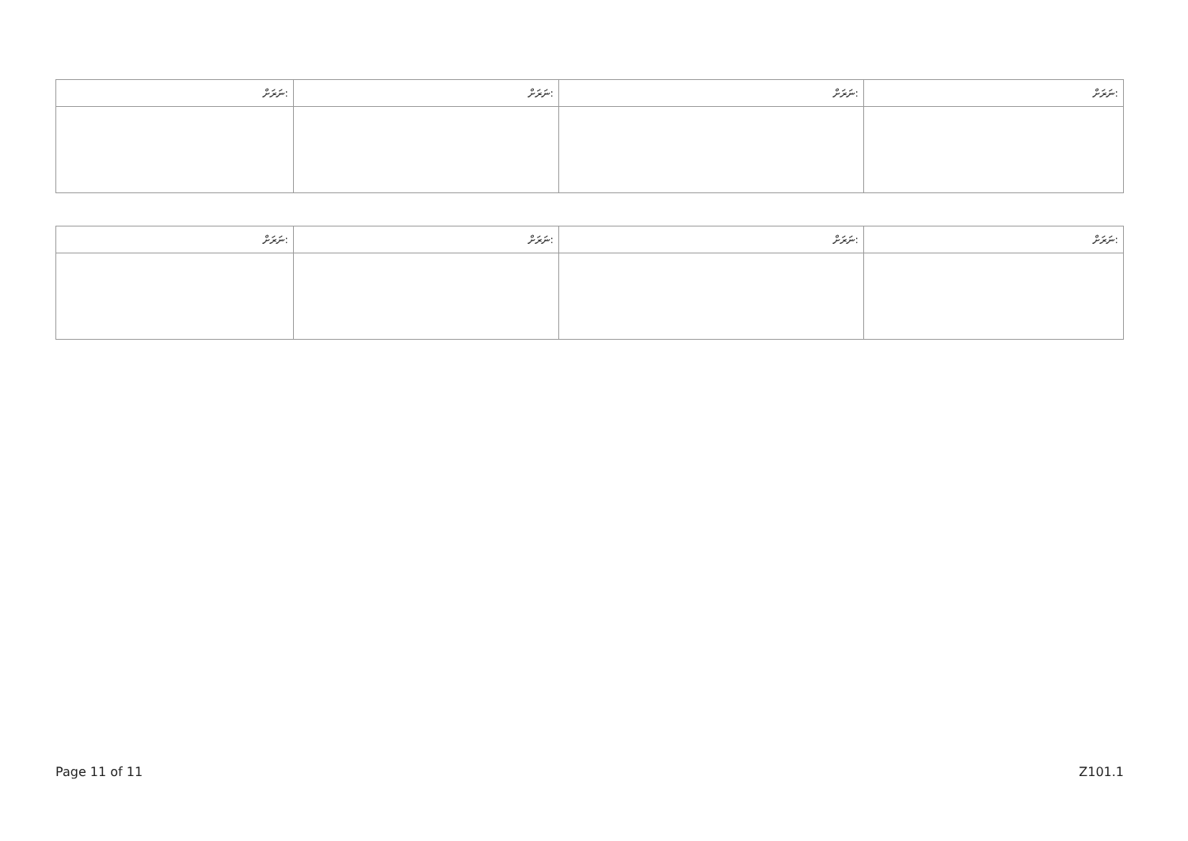| ނަރަށް: | ނަރަށް: | ނަރަށް: | ނަރަށް: |
| --- | --- | --- | --- |
| ނަރަށް: | ނަރަށް: | ނަރަށް: | ނަރަށް: |
| --- | --- | --- | --- |
Page 11 of 11 Z101.1